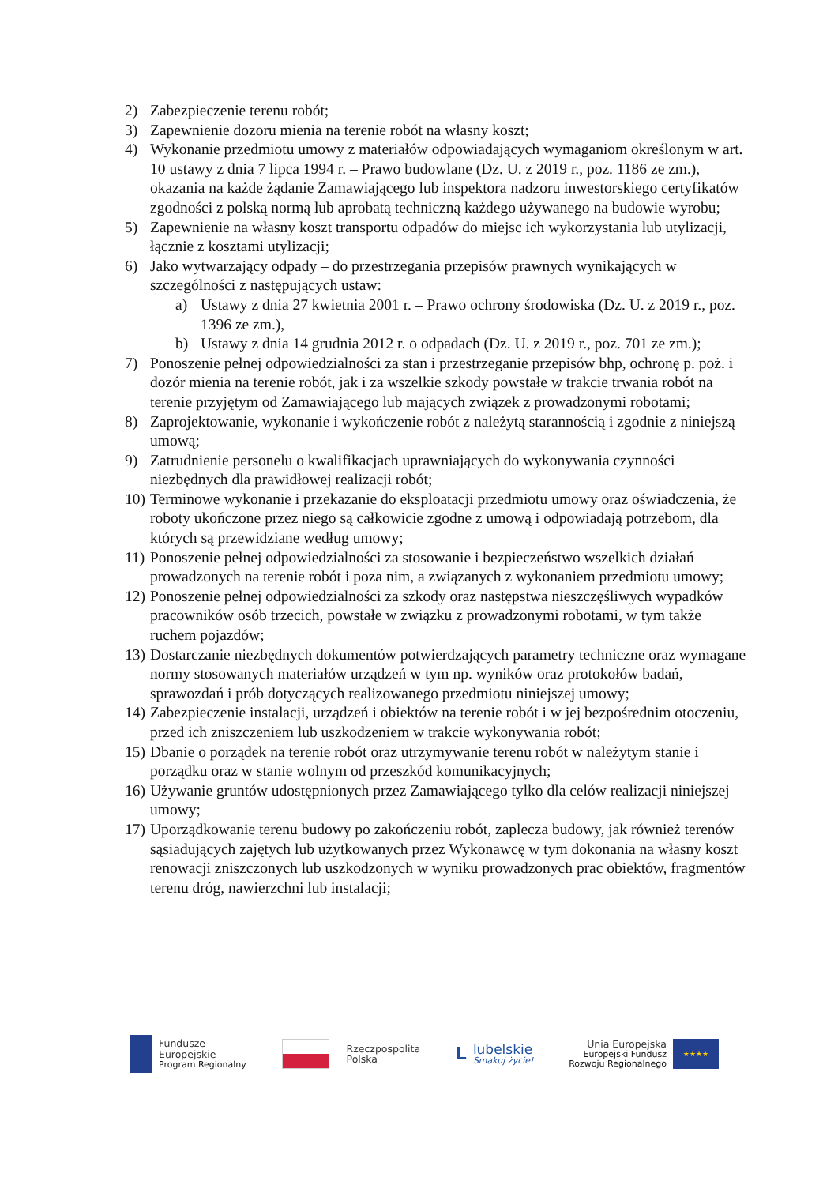2) Zabezpieczenie terenu robót;
3) Zapewnienie dozoru mienia na terenie robót na własny koszt;
4) Wykonanie przedmiotu umowy z materiałów odpowiadających wymaganiom określonym w art. 10 ustawy z dnia 7 lipca 1994 r. – Prawo budowlane (Dz. U. z 2019 r., poz. 1186 ze zm.), okazania na każde żądanie Zamawiającego lub inspektora nadzoru inwestorskiego certyfikatów zgodności z polską normą lub aprobatą techniczną każdego używanego na budowie wyrobu;
5) Zapewnienie na własny koszt transportu odpadów do miejsc ich wykorzystania lub utylizacji, łącznie z kosztami utylizacji;
6) Jako wytwarzający odpady – do przestrzegania przepisów prawnych wynikających w szczególności z następujących ustaw:
a) Ustawy z dnia 27 kwietnia 2001 r. – Prawo ochrony środowiska (Dz. U. z 2019 r., poz. 1396 ze zm.),
b) Ustawy z dnia 14 grudnia 2012 r. o odpadach (Dz. U. z 2019 r., poz. 701 ze zm.);
7) Ponoszenie pełnej odpowiedzialności za stan i przestrzeganie przepisów bhp, ochronę p. poż. i dozór mienia na terenie robót, jak i za wszelkie szkody powstałe w trakcie trwania robót na terenie przyjętym od Zamawiającego lub mających związek z prowadzonymi robotami;
8) Zaprojektowanie, wykonanie i wykończenie robót z należytą starannością i zgodnie z niniejszą umową;
9) Zatrudnienie personelu o kwalifikacjach uprawniających do wykonywania czynności niezbędnych dla prawidłowej realizacji robót;
10) Terminowe wykonanie i przekazanie do eksploatacji przedmiotu umowy oraz oświadczenia, że roboty ukończone przez niego są całkowicie zgodne z umową i odpowiadają potrzebom, dla których są przewidziane według umowy;
11) Ponoszenie pełnej odpowiedzialności za stosowanie i bezpieczeństwo wszelkich działań prowadzonych na terenie robót i poza nim, a związanych z wykonaniem przedmiotu umowy;
12) Ponoszenie pełnej odpowiedzialności za szkody oraz następstwa nieszczęśliwych wypadków pracowników osób trzecich, powstałe w związku z prowadzonymi robotami, w tym także ruchem pojazdów;
13) Dostarczanie niezbędnych dokumentów potwierdzających parametry techniczne oraz wymagane normy stosowanych materiałów urządzeń w tym np. wyników oraz protokołów badań, sprawozdań i prób dotyczących realizowanego przedmiotu niniejszej umowy;
14) Zabezpieczenie instalacji, urządzeń i obiektów na terenie robót i w jej bezpośrednim otoczeniu, przed ich zniszczeniem lub uszkodzeniem w trakcie wykonywania robót;
15) Dbanie o porządek na terenie robót oraz utrzymywanie terenu robót w należytym stanie i porządku oraz w stanie wolnym od przeszkód komunikacyjnych;
16) Używanie gruntów udostępnionych przez Zamawiającego tylko dla celów realizacji niniejszej umowy;
17) Uporządkowanie terenu budowy po zakończeniu robót, zaplecza budowy, jak również terenów sąsiadujących zajętych lub użytkowanych przez Wykonawcę w tym dokonania na własny koszt renowacji zniszczonych lub uszkodzonych w wyniku prowadzonych prac obiektów, fragmentów terenu dróg, nawierzchni lub instalacji;
Fundusze
Europejskie
Program Regionalny
Rzeczpospolita
Polska
L
lubelskie
Smakuj życie!
Unia Europejska
Europejski Fundusz
Rozwoju Regionalnego
★★★★